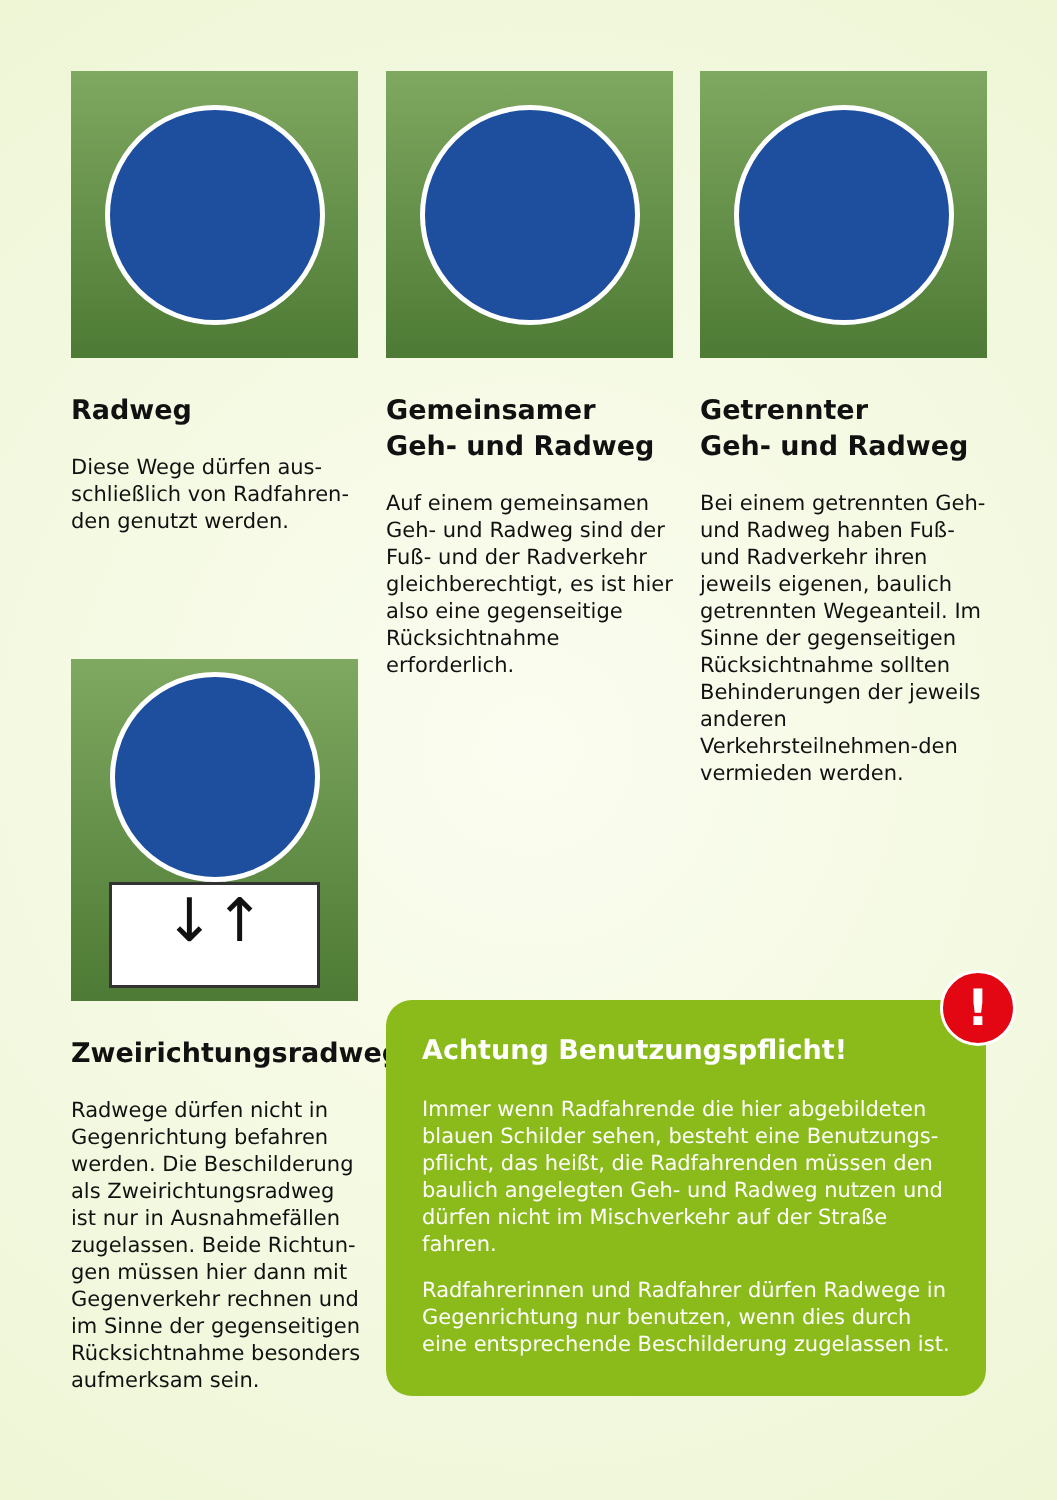Radweg
Diese Wege dürfen aus-
schließlich von Radfahren-
den genutzt werden.
Gemeinsamer
Geh- und Radweg
Auf einem gemeinsamen Geh- und Radweg sind der Fuß- und der Radverkehr gleichberechtigt, es ist hier also eine gegenseitige Rücksichtnahme erforderlich.
Getrennter
Geh- und Radweg
Bei einem getrennten Geh- und Radweg haben Fuß- und Radverkehr ihren jeweils eigenen, baulich getrennten Wegeanteil. Im Sinne der gegenseitigen Rücksichtnahme sollten Behinderungen der jeweils anderen Verkehrsteilnehmen-den vermieden werden.
↓↑
Zweirichtungsradweg
Radwege dürfen nicht in Gegenrichtung befahren werden. Die Beschilderung als Zweirichtungsradweg ist nur in Ausnahmefällen zugelassen. Beide Richtun-gen müssen hier dann mit Gegenverkehr rechnen und im Sinne der gegenseitigen Rücksichtnahme besonders aufmerksam sein.
!
Achtung Benutzungspflicht!
Immer wenn Radfahrende die hier abgebildeten blauen Schilder sehen, besteht eine Benutzungs-pflicht, das heißt, die Radfahrenden müssen den baulich angelegten Geh- und Radweg nutzen und dürfen nicht im Mischverkehr auf der Straße fahren.
Radfahrerinnen und Radfahrer dürfen Radwege in Gegenrichtung nur benutzen, wenn dies durch eine entsprechende Beschilderung zugelassen ist.